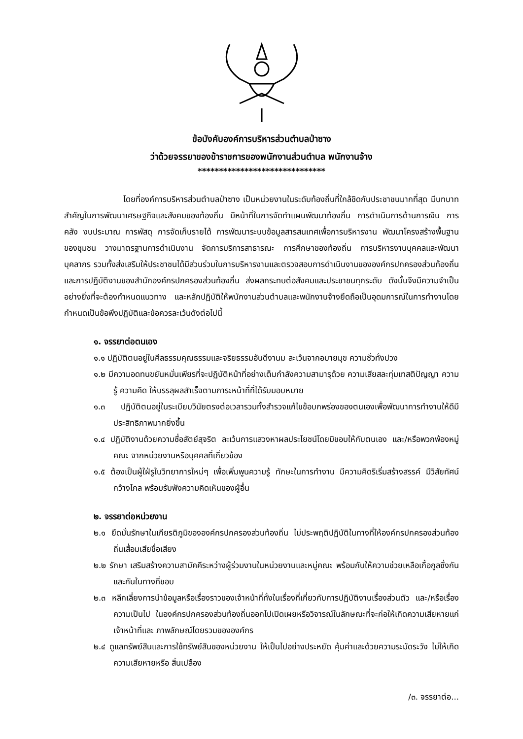ข้อบังคับองค์การบริหารส่วนตำบลป่าซาง
ว่าด้วยจรรยาของข้าราชการของพนักงานส่วนตำบล พนักงานจ้าง
******************************
โดยที่องค์การบริหารส่วนตำบลป่าซาง เป็นหน่วยงานในระดับท้องถิ่นที่ใกล้ชิดกับประชาชนมากที่สุด มีบทบาทสำคัญในการพัฒนาเศรษฐกิจและสังคมของท้องถิ่น มีหน้าที่ในการจัดทำแผนพัฒนาท้องถิ่น การดำเนินการด้านการเงิน การคลัง งบประมาณ การพัสดุ การจัดเก็บรายได้ การพัฒนาระบบข้อมูลสารสนเทศเพื่อการบริหารงาน พัฒนาโครงสร้างพื้นฐานของชุมชน วางมาตรฐานการดำเนินงาน จัดการบริการสาธารณะ การศึกษาของท้องถิ่น การบริหารงานบุคคลและพัฒนาบุคลากร รวมทั้งส่งเสริมให้ประชาชนได้มีส่วนร่วมในการบริหารงานและตรวจสอบการดำเนินงานขององค์กรปกครองส่วนท้องถิ่น และการปฏิบัติงานของสำนักองค์กรปกครองส่วนท้องถิ่น ส่งผลกระทบต่อสังคมและประชาชนทุกระดับ ดังนั้นจึงมีความจำเป็นอย่างยิ่งที่จะต้องกำหนดแนวทาง และหลักปฏิบัติให้พนักงานส่วนตำบลและพนักงานจ้างยึดถือเป็นอุดมการณ์ในการทำงานโดยกำหนดเป็นข้อพึงปฏิบัติและข้อควรละเว้นดังต่อไปนี้
๑. จรรยาต่อตนเอง
๑.๑ ปฏิบัติตนอยู่ในศีลธรรมคุณธรรมและจริยธรรมอันดีงานม ละเว้นจากอบายมุข ความชั่วทั้งปวง
๑.๒ มีความอดทนขยันหมั่นเพียรที่จะปฏิบัติหน้าที่อย่างเต็มกำลังความสามารุด้วย ความเสียสละทุ่มเทสติปัญญา ความรู้ ความคิด ให้บรรลุผลสำเร็จตามภาระหน้าที่ที่ได้รับมอบหมาย
๑.๓ ปฏิบัติตนอยู่ในระเบียบวินัยตรงต่อเวลารวมทั้งสำรวจแก้ไขข้อบกพร่องของตนเองเพื่อพัฒนาการทำงานให้ดีมีประสิทธิภาพมากยิ่งขึ้น
๑.๔ ปฏิบัติงานด้วยความซื่อสัตย์สุจริต ละเว้นการแสวงหาผลประโยชน์โดยมิชอบให้กับตนเอง และ/หรือพวกพ้องหมู่คณะ จากหน่วยงานหรือบุคคลที่เกี่ยวข้อง
๑.๕ ต้องเป็นผู้ใฝ่รูในวิทยาการใหม่ๆ เพื่อเพิ่มพูนความรู้ ทักษะในการทำงาน มีความคิดริเริ่มสร้างสรรค์ มีวิสัยทัศน์กว้างไกล พร้อมรับฟังความคิดเห็นของผู้อื่น
๒. จรรยาต่อหน่วยงาน
๒.๑ ยึดมั่นรักษาในเกียรติภูมิขององค์กรปกครองส่วนท้องถิ่น ไม่ประพฤติปฏิบัติในทางที่ให้องค์กรปกครองส่วนท้องถิ่นเสื่อมเสียชื่อเสียง
๒.๒ รักษา เสริมสร้างความสามัคคีระหว่างผู้ร่วมงานในหน่วยงานและหมู่คณะ พร้อมกับให้ความช่วยเหลือเกื้อกูลซึ่งกันและกันในทางที่ชอบ
๒.๓ หลีกเลี่ยงการนำข้อมูลหรือเรื่องราวของเจ้าหน้าที่ทั้งในเรื่องที่เกี่ยวกับการปฏิบัติงานเรื่องส่วนตัว และ/หรือเรื่องความเป็นไป ในองค์กรปกครองส่วนท้องถิ่นออกไปเปิดเผยหรือวิจารณ์ในลักษณะที่จะก่อให้เกิดความเสียหายแก่เจ้าหน้าที่และ ภาพลักษณ์โดยรวมขององค์กร
๒.๔ ดูแลทรัพย์สินและการใช้ทรัพย์สินของหน่วยงาน ให้เป็นไปอย่างประหยัด คุ้มค่าและด้วยความระมัดระวัง ไม่ให้เกิดความเสียหายหรือ สิ้นเปลือง
/๓. จรรยาต่อ...